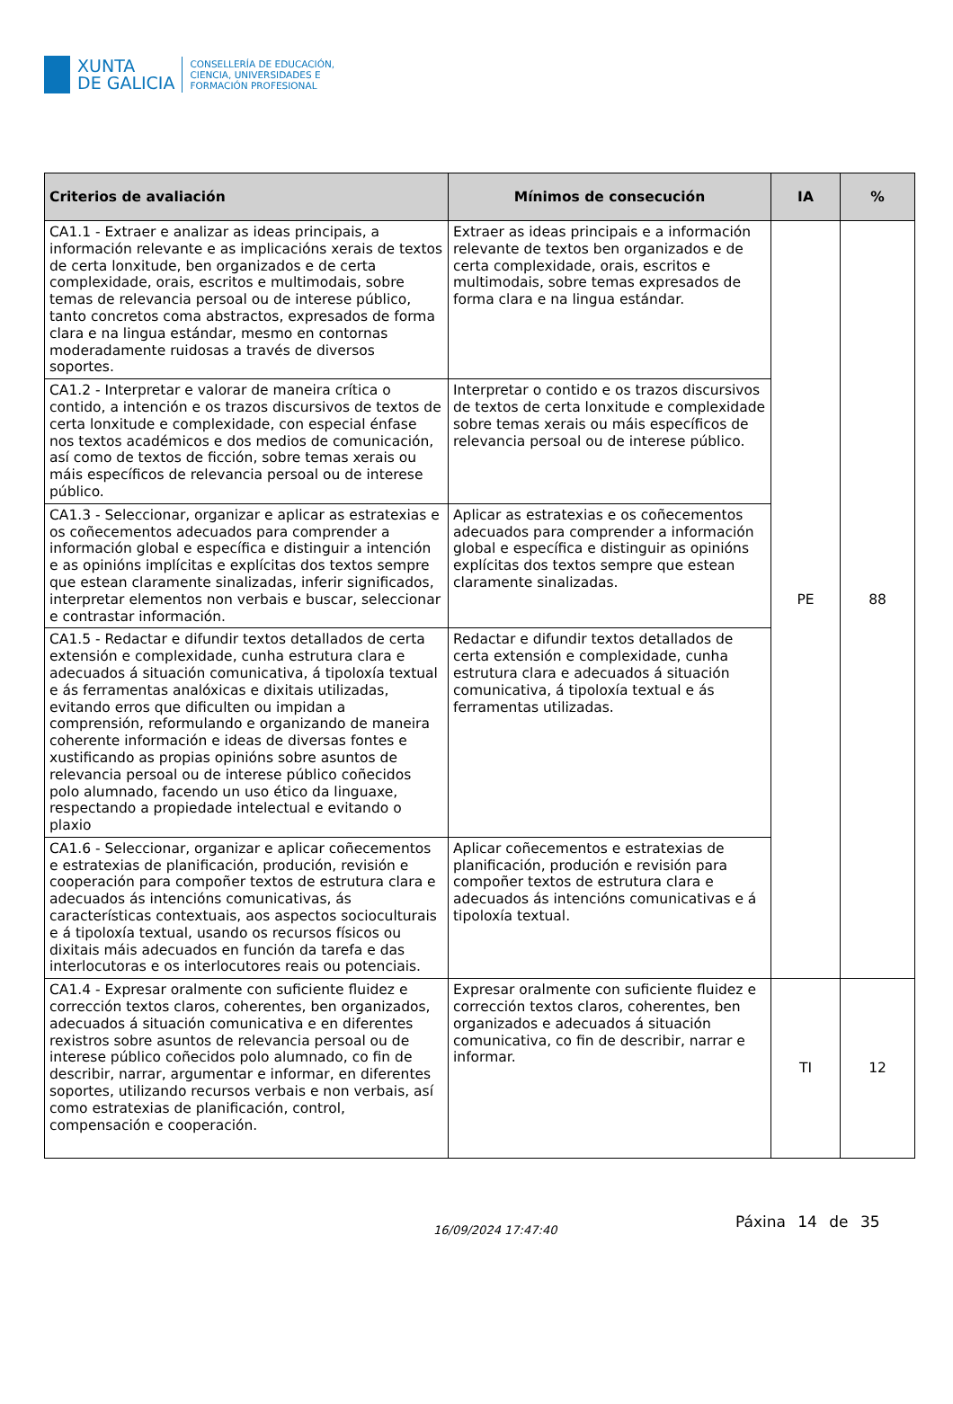XUNTA
DE GALICIA
CONSELLERÍA DE EDUCACIÓN,
CIENCIA, UNIVERSIDADES E
FORMACIÓN PROFESIONAL
| Criterios de avaliación | Mínimos de consecución | IA | % |
| --- | --- | --- | --- |
| CA1.1 - Extraer e analizar as ideas principais, a información relevante e as implicacións xerais de textos de certa lonxitude, ben organizados e de certa complexidade, orais, escritos e multimodais, sobre temas de relevancia persoal ou de interese público, tanto concretos coma abstractos, expresados de forma clara e na lingua estándar, mesmo en contornas moderadamente ruidosas a través de diversos soportes. | Extraer as ideas principais e a información relevante de textos ben organizados e de certa complexidade, orais, escritos e multimodais, sobre temas expresados de forma clara e na lingua estándar. | PE | 88 |
| CA1.2 - Interpretar e valorar de maneira crítica o contido, a intención e os trazos discursivos de textos de certa lonxitude e complexidade, con especial énfase nos textos académicos e dos medios de comunicación, así como de textos de ficción, sobre temas xerais ou máis específicos de relevancia persoal ou de interese público. | Interpretar o contido e os trazos discursivos de textos de certa lonxitude e complexidade sobre temas xerais ou máis específicos de relevancia persoal ou de interese público. | | |
| CA1.3 - Seleccionar, organizar e aplicar as estratexias e os coñecementos adecuados para comprender a información global e específica e distinguir a intención e as opinións implícitas e explícitas dos textos sempre que estean claramente sinalizadas, inferir significados, interpretar elementos non verbais e buscar, seleccionar e contrastar información. | Aplicar as estratexias e os coñecementos adecuados para comprender a información global e específica e distinguir as opinións explícitas dos textos sempre que estean claramente sinalizadas. | | |
| CA1.5 - Redactar e difundir textos detallados de certa extensión e complexidade, cunha estrutura clara e adecuados á situación comunicativa, á tipoloxía textual e ás ferramentas analóxicas e dixitais utilizadas, evitando erros que dificulten ou impidan a comprensión, reformulando e organizando de maneira coherente información e ideas de diversas fontes e xustificando as propias opinións sobre asuntos de relevancia persoal ou de interese público coñecidos polo alumnado, facendo un uso ético da linguaxe, respectando a propiedade intelectual e evitando o plaxio | Redactar e difundir textos detallados de certa extensión e complexidade, cunha estrutura clara e adecuados á situación comunicativa, á tipoloxía textual e ás ferramentas utilizadas. | | |
| CA1.6 - Seleccionar, organizar e aplicar coñecementos e estratexias de planificación, produción, revisión e cooperación para compoñer textos de estrutura clara e adecuados ás intencións comunicativas, ás características contextuais, aos aspectos socioculturais e á tipoloxía textual, usando os recursos físicos ou dixitais máis adecuados en función da tarefa e das interlocutoras e os interlocutores reais ou potenciais. | Aplicar coñecementos e estratexias de planificación, produción e revisión para compoñer textos de estrutura clara e adecuados ás intencións comunicativas e á tipoloxía textual. | | |
| CA1.4 - Expresar oralmente con suficiente fluidez e corrección textos claros, coherentes, ben organizados, adecuados á situación comunicativa e en diferentes rexistros sobre asuntos de relevancia persoal ou de interese público coñecidos polo alumnado, co fin de describir, narrar, argumentar e informar, en diferentes soportes, utilizando recursos verbais e non verbais, así como estratexias de planificación, control, compensación e cooperación. | Expresar oralmente con suficiente fluidez e corrección textos claros, coherentes, ben organizados e adecuados á situación comunicativa, co fin de describir, narrar e informar. | TI | 12 |
Páxina 14 de 35 16/09/2024 17:47:40